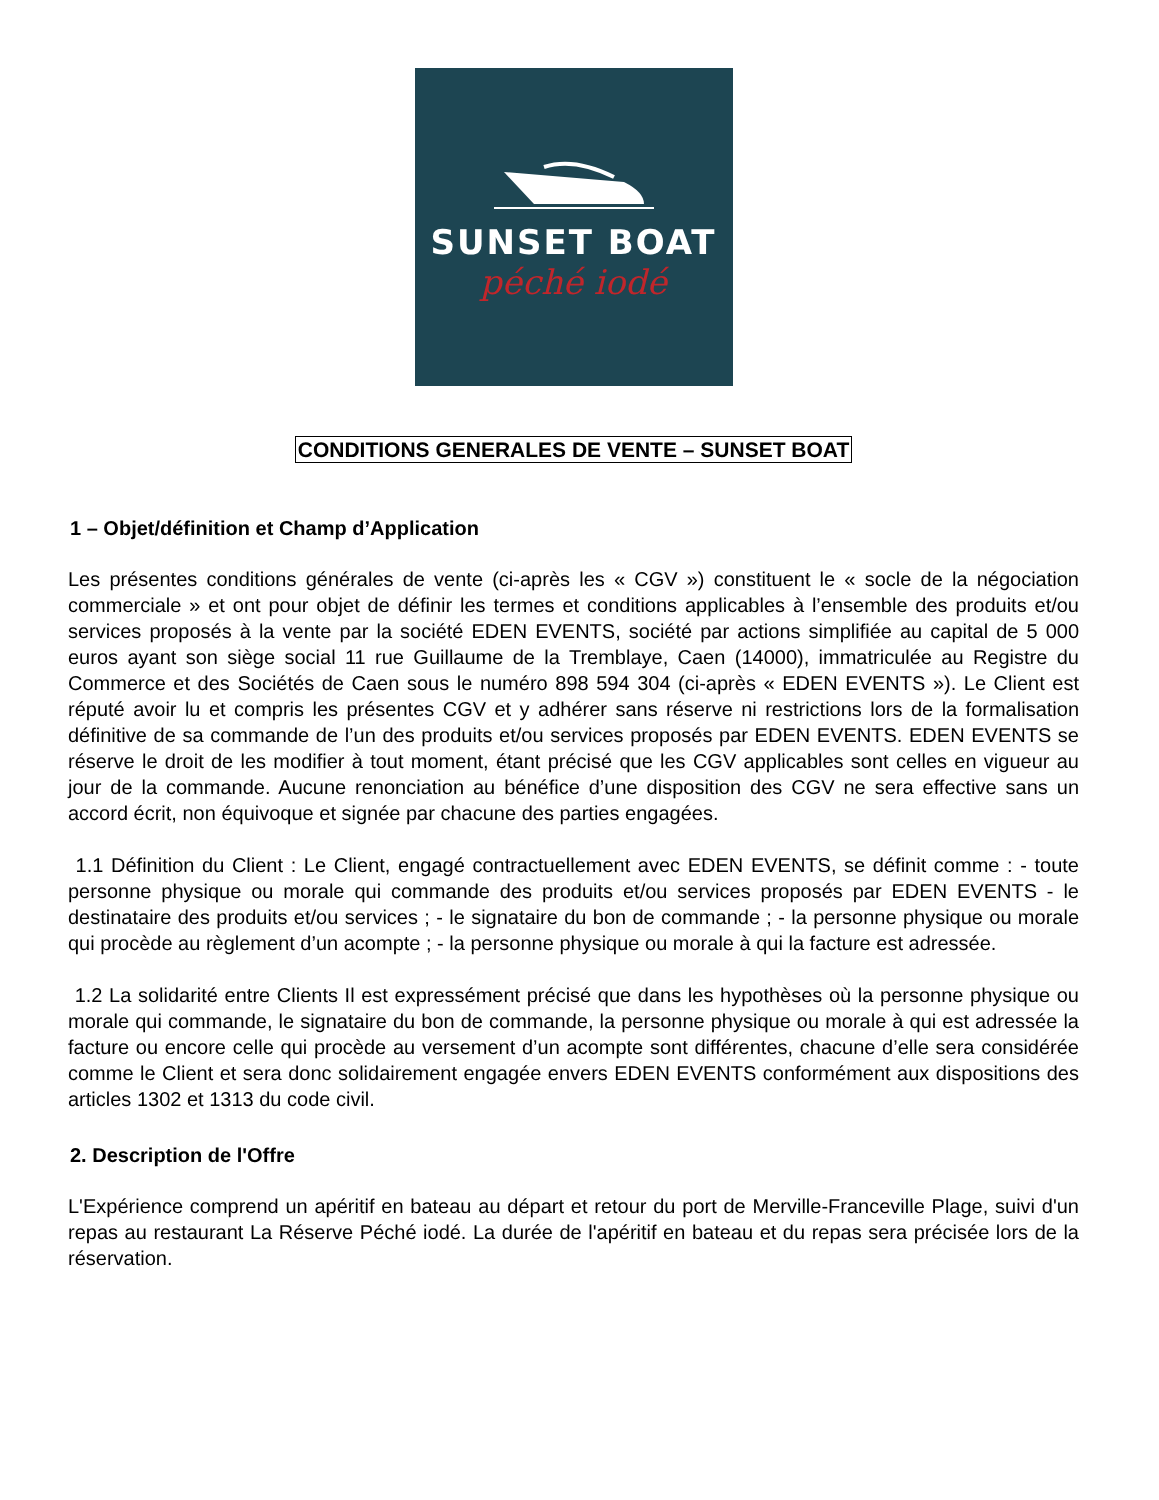SUNSET BOAT
péché iodé
CONDITIONS GENERALES DE VENTE – SUNSET BOAT
1 – Objet/définition et Champ d’Application
Les présentes conditions générales de vente (ci-après les « CGV ») constituent le « socle de la négociation commerciale » et ont pour objet de définir les termes et conditions applicables à l’ensemble des produits et/ou services proposés à la vente par la société EDEN EVENTS, société par actions simplifiée au capital de 5 000 euros ayant son siège social 11 rue Guillaume de la Tremblaye, Caen (14000), immatriculée au Registre du Commerce et des Sociétés de Caen sous le numéro 898 594 304 (ci-après « EDEN EVENTS »). Le Client est réputé avoir lu et compris les présentes CGV et y adhérer sans réserve ni restrictions lors de la formalisation définitive de sa commande de l’un des produits et/ou services proposés par EDEN EVENTS. EDEN EVENTS se réserve le droit de les modifier à tout moment, étant précisé que les CGV applicables sont celles en vigueur au jour de la commande. Aucune renonciation au bénéfice d’une disposition des CGV ne sera effective sans un accord écrit, non équivoque et signée par chacune des parties engagées.
1.1 Définition du Client : Le Client, engagé contractuellement avec EDEN EVENTS, se définit comme : - toute personne physique ou morale qui commande des produits et/ou services proposés par EDEN EVENTS - le destinataire des produits et/ou services ; - le signataire du bon de commande ; - la personne physique ou morale qui procède au règlement d’un acompte ; - la personne physique ou morale à qui la facture est adressée.
1.2 La solidarité entre Clients Il est expressément précisé que dans les hypothèses où la personne physique ou morale qui commande, le signataire du bon de commande, la personne physique ou morale à qui est adressée la facture ou encore celle qui procède au versement d’un acompte sont différentes, chacune d’elle sera considérée comme le Client et sera donc solidairement engagée envers EDEN EVENTS conformément aux dispositions des articles 1302 et 1313 du code civil.
2. Description de l'Offre
L'Expérience comprend un apéritif en bateau au départ et retour du port de Merville-Franceville Plage, suivi d'un repas au restaurant La Réserve Péché iodé. La durée de l'apéritif en bateau et du repas sera précisée lors de la réservation.